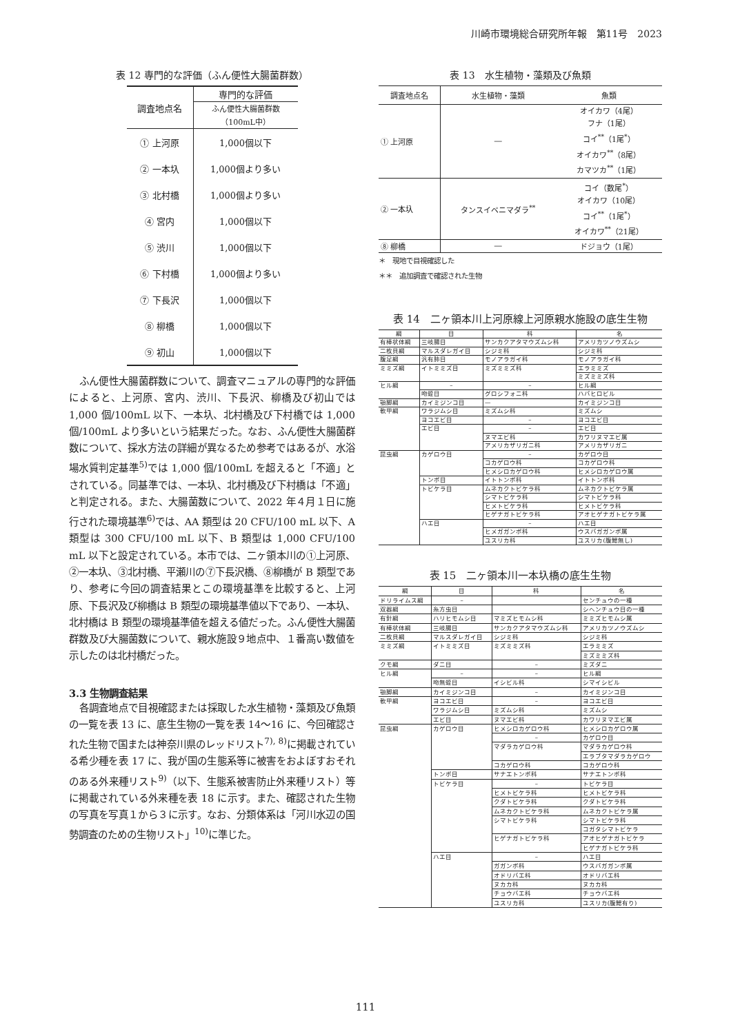川崎市環境総合研究所年報　第11号　2023
表 12 専門的な評価（ふん便性大腸菌群数）
| 調査地点名 | 専門的な評価 |
| | ふん便性大腸菌群数 （100mL中） |
| ① 上河原 | 1,000個以下 |
| ② 一本圦 | 1,000個より多い |
| ③ 北村橋 | 1,000個より多い |
| ④ 宮内 | 1,000個以下 |
| ⑤ 渋川 | 1,000個以下 |
| ⑥ 下村橋 | 1,000個より多い |
| ⑦ 下長沢 | 1,000個以下 |
| ⑧ 柳橋 | 1,000個以下 |
| ⑨ 初山 | 1,000個以下 |
ふん便性大腸菌群数について、調査マニュアルの専門的な評価によると、上河原、宮内、渋川、下長沢、柳橋及び初山では 1,000 個/100mL 以下、一本圦、北村橋及び下村橋では 1,000 個/100mL より多いという結果だった。なお、ふん便性大腸菌群数について、採水方法の詳細が異なるため参考ではあるが、水浴場水質判定基準<sup>5)</sup>では 1,000 個/100mL を超えると「不適」とされている。同基準では、一本圦、北村橋及び下村橋は「不適」と判定される。また、大腸菌数について、2022 年４月１日に施行された環境基準<sup>6)</sup>では、AA 類型は 20 CFU/100 mL 以下、A 類型は 300 CFU/100 mL 以下、B 類型は 1,000 CFU/100 mL 以下と設定されている。本市では、二ヶ領本川の①上河原、②一本圦、③北村橋、平瀬川の⑦下長沢橋、⑧柳橋が B 類型であり、参考に今回の調査結果とこの環境基準を比較すると、上河原、下長沢及び柳橋は B 類型の環境基準値以下であり、一本圦、北村橋は B 類型の環境基準値を超える値だった。ふん便性大腸菌群数及び大腸菌数について、親水施設９地点中、１番高い数値を示したのは北村橋だった。
3.3 生物調査結果
各調査地点で目視確認または採取した水生植物・藻類及び魚類の一覧を表 13 に、底生生物の一覧を表 14～16 に、今回確認された生物で国または神奈川県のレッドリスト<sup>7), 8)</sup>に掲載されている希少種を表 17 に、我が国の生態系等に被害をおよぼすおそれのある外来種リスト<sup>9)</sup>（以下、生態系被害防止外来種リスト）等に掲載されている外来種を表 18 に示す。また、確認された生物の写真を写真１から３に示す。なお、分類体系は「河川水辺の国勢調査のための生物リスト」<sup>10)</sup>に準じた。
表 13　水生植物・藻類及び魚類
| 調査地点名 | 水生植物・藻類 | 魚類 |
| --- | --- | --- |
| ① 上河原 | ― | オイカワ（4尾） フナ（1尾） コイ<sup>**</sup>（1尾<sup>*</sup>） オイカワ<sup>**</sup>（8尾） カマツカ<sup>**</sup>（1尾） |
| ② 一本圦 | タンスイベニマダラ<sup>**</sup> | コイ（数尾<sup>*</sup>） オイカワ（10尾） コイ<sup>**</sup>（1尾<sup>*</sup>） オイカワ<sup>**</sup>（21尾） |
| ⑧ 柳橋 | ― | ドジョウ（1尾） |
＊　現地で目視確認した
＊＊　追加調査で確認された生物
表 14　二ヶ領本川上河原線上河原親水施設の底生生物
| 綱 | 目 | 科 | 名 |
| --- | --- | --- | --- |
| 有棒状体綱 | 三岐腸目 | サンカクアタマウズムシ科 | アメリカツノウズムシ |
| 二枚貝綱 | マルスダレガイ目 | シジミ科 | シジミ科 |
| 腹足綱 | 汎有肺目 | モノアラガイ科 | モノアラガイ科 |
| ミミズ綱 | イトミミズ目 | ミズミミズ科 | エラミミズ |
| | | | ミズミミズ科 |
| ヒル綱 | – | – | ヒル綱 |
| | 吻蛭目 | グロシフォニ科 | ハバヒロビル |
| 顎脚綱 | カイミジンコ目 | — | カイミジンコ目 |
| 軟甲綱 | ワラジムシ目 | ミズムシ科 | ミズムシ |
| | ヨコエビ目 | – | ヨコエビ目 |
| | エビ目 | – | エビ目 |
| | | ヌマエビ科 | カワリヌマエビ属 |
| | | アメリカザリガニ科 | アメリカザリガニ |
| 昆虫綱 | カゲロウ目 | – | カゲロウ目 |
| | | コカゲロウ科 | コカゲロウ科 |
| | | ヒメシロカゲロウ科 | ヒメシロカゲロウ属 |
| | トンボ目 | イトトンボ科 | イトトンボ科 |
| | トビケラ目 | ムネカクトビケラ科 | ムネカクトビケラ属 |
| | | シマトビケラ科 | シマトビケラ科 |
| | | ヒメトビケラ科 | ヒメトビケラ科 |
| | | ヒゲナガトビケラ科 | アオヒゲナガトビケラ属 |
| | ハエ目 | – | ハエ目 |
| | | ヒメガガンボ科 | ウスバガガンボ属 |
| | | ユスリカ科 | ユスリカ(腹鰓無し) |
表 15　二ヶ領本川一本圦橋の底生生物
| 綱 | 目 | 科 | 名 |
| --- | --- | --- | --- |
| ドリライムス綱 | – | | センチュウの一種 |
| 双器綱 | 糸方虫目 | | シヘンチュウ目の一種 |
| 有針綱 | ハリヒモムシ目 | マミズヒモムシ科 | ミミズヒモムシ属 |
| 有棒状体綱 | 三岐腸目 | サンカクアタマウズムシ科 | アメリカツノウズムシ |
| 二枚貝綱 | マルスダレガイ目 | シジミ科 | シジミ科 |
| ミミズ綱 | イトミミズ目 | ミズミミズ科 | エラミミズ |
| | | | ミズミミズ科 |
| クモ綱 | ダニ目 | – | ミズダニ |
| ヒル綱 | – | – | ヒル綱 |
| | 吻無蛭目 | イシビル科 | シマイシビル |
| 顎脚綱 | カイミジンコ目 | – | カイミジンコ目 |
| 軟甲綱 | ヨコエビ目 | – | ヨコエビ目 |
| | ワラジムシ目 | ミズムシ科 | ミズムシ |
| | エビ目 | ヌマエビ科 | カワリヌマエビ属 |
| 昆虫綱 | カゲロウ目 | ヒメシロカゲロウ科 | ヒメシロカゲロウ属 |
| | | – | カゲロウ目 |
| | | マダラカゲロウ科 | マダラカゲロウ科 |
| | | | エラブタマダラカゲロウ |
| | | コカゲロウ科 | コカゲロウ科 |
| | トンボ目 | サナエトンボ科 | サナエトンボ科 |
| | トビケラ目 | – | トビケラ目 |
| | | ヒメトビケラ科 | ヒメトビケラ科 |
| | | クダトビケラ科 | クダトビケラ科 |
| | | ムネカクトビケラ科 | ムネカクトビケラ属 |
| | | シマトビケラ科 | シマトビケラ科 |
| | | | コガタシマトビケラ |
| | | ヒゲナガトビケラ科 | アオヒゲナガトビケラ |
| | | | ヒゲナガトビケラ科 |
| | ハエ目 | – | ハエ目 |
| | | ガガンボ科 | ウスバガガンボ属 |
| | | オドリバエ科 | オドリバエ科 |
| | | ヌカカ科 | ヌカカ科 |
| | | チョウバエ科 | チョウバエ科 |
| | | ユスリカ科 | ユスリカ(腹鰓有り) |
111